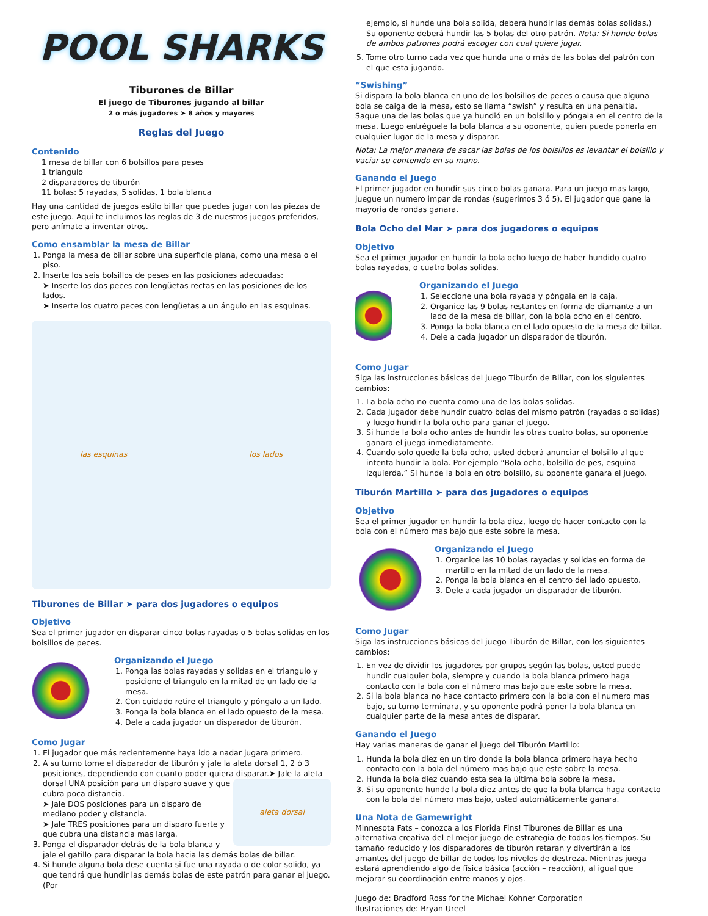POOL SHARKS
Tiburones de Billar
El juego de Tiburones jugando al billar
2 o más jugadores ➤ 8 años y mayores
Reglas del Juego
Contenido
1 mesa de billar con 6 bolsillos para peses
1 triangulo
2 disparadores de tiburón
11 bolas: 5 rayadas, 5 solidas, 1 bola blanca
Hay una cantidad de juegos estilo billar que puedes jugar con las piezas de este juego. Aquí te incluimos las reglas de 3 de nuestros juegos preferidos, pero anímate a inventar otros.
Como ensamblar la mesa de Billar
1. Ponga la mesa de billar sobre una superficie plana, como una mesa o el piso.
2. Inserte los seis bolsillos de peses en las posiciones adecuadas:
➤ Inserte los dos peces con lengüetas rectas en las posiciones de los lados.
➤ Inserte los cuatro peces con lengüetas a un ángulo en las esquinas.
las esquinas los lados
Tiburones de Billar ➤ para dos jugadores o equipos
Objetivo
Sea el primer jugador en disparar cinco bolas rayadas o 5 bolas solidas en los bolsillos de peces.
Organizando el Juego
1. Ponga las bolas rayadas y solidas en el triangulo y posicione el triangulo en la mitad de un lado de la mesa.
2. Con cuidado retire el triangulo y póngalo a un lado.
3. Ponga la bola blanca en el lado opuesto de la mesa.
4. Dele a cada jugador un disparador de tiburón.
Como Jugar
1. El jugador que más recientemente haya ido a nadar jugara primero.
2. A su turno tome el disparador de tiburón y jale la aleta dorsal 1, 2 ó 3 posiciones, dependiendo con cuanto poder quiera disparar.
aleta dorsal
➤ Jale la aleta dorsal UNA posición para un disparo suave y que cubra poca distancia.
➤ Jale DOS posiciones para un disparo de mediano poder y distancia.
➤ Jale TRES posiciones para un disparo fuerte y que cubra una distancia mas larga.
3. Ponga el disparador detrás de la bola blanca y jale el gatillo para disparar la bola hacia las demás bolas de billar.
4. Si hunde alguna bola dese cuenta si fue una rayada o de color solido, ya que tendrá que hundir las demás bolas de este patrón para ganar el juego. (Por
ejemplo, si hunde una bola solida, deberá hundir las demás bolas solidas.) Su oponente deberá hundir las 5 bolas del otro patrón. Nota: Si hunde bolas de ambos patrones podrá escoger con cual quiere jugar.
5. Tome otro turno cada vez que hunda una o más de las bolas del patrón con el que esta jugando.
“Swishing”
Si dispara la bola blanca en uno de los bolsillos de peces o causa que alguna bola se caiga de la mesa, esto se llama “swish” y resulta en una penaltia. Saque una de las bolas que ya hundió en un bolsillo y póngala en el centro de la mesa. Luego entréguele la bola blanca a su oponente, quien puede ponerla en cualquier lugar de la mesa y disparar.
Nota: La mejor manera de sacar las bolas de los bolsillos es levantar el bolsillo y vaciar su contenido en su mano.
Ganando el Juego
El primer jugador en hundir sus cinco bolas ganara. Para un juego mas largo, juegue un numero impar de rondas (sugerimos 3 ó 5). El jugador que gane la mayoría de rondas ganara.
Bola Ocho del Mar ➤ para dos jugadores o equipos
Objetivo
Sea el primer jugador en hundir la bola ocho luego de haber hundido cuatro bolas rayadas, o cuatro bolas solidas.
Organizando el Juego
1. Seleccione una bola rayada y póngala en la caja.
2. Organice las 9 bolas restantes en forma de diamante a un lado de la mesa de billar, con la bola ocho en el centro.
3. Ponga la bola blanca en el lado opuesto de la mesa de billar.
4. Dele a cada jugador un disparador de tiburón.
Como Jugar
Siga las instrucciones básicas del juego Tiburón de Billar, con los siguientes cambios:
1. La bola ocho no cuenta como una de las bolas solidas.
2. Cada jugador debe hundir cuatro bolas del mismo patrón (rayadas o solidas) y luego hundir la bola ocho para ganar el juego.
3. Si hunde la bola ocho antes de hundir las otras cuatro bolas, su oponente ganara el juego inmediatamente.
4. Cuando solo quede la bola ocho, usted deberá anunciar el bolsillo al que intenta hundir la bola. Por ejemplo “Bola ocho, bolsillo de pes, esquina izquierda.” Si hunde la bola en otro bolsillo, su oponente ganara el juego.
Tiburón Martillo ➤ para dos jugadores o equipos
Objetivo
Sea el primer jugador en hundir la bola diez, luego de hacer contacto con la bola con el número mas bajo que este sobre la mesa.
Organizando el Juego
1. Organice las 10 bolas rayadas y solidas en forma de martillo en la mitad de un lado de la mesa.
2. Ponga la bola blanca en el centro del lado opuesto.
3. Dele a cada jugador un disparador de tiburón.
Como Jugar
Siga las instrucciones básicas del juego Tiburón de Billar, con los siguientes cambios:
1. En vez de dividir los jugadores por grupos según las bolas, usted puede hundir cualquier bola, siempre y cuando la bola blanca primero haga contacto con la bola con el número mas bajo que este sobre la mesa.
2. Si la bola blanca no hace contacto primero con la bola con el numero mas bajo, su turno terminara, y su oponente podrá poner la bola blanca en cualquier parte de la mesa antes de disparar.
Ganando el Juego
Hay varias maneras de ganar el juego del Tiburón Martillo:
1. Hunda la bola diez en un tiro donde la bola blanca primero haya hecho contacto con la bola del número mas bajo que este sobre la mesa.
2. Hunda la bola diez cuando esta sea la última bola sobre la mesa.
3. Si su oponente hunde la bola diez antes de que la bola blanca haga contacto con la bola del número mas bajo, usted automáticamente ganara.
Una Nota de Gamewright
Minnesota Fats – conozca a los Florida Fins! Tiburones de Billar es una alternativa creativa del el mejor juego de estrategia de todos los tiempos. Su tamaño reducido y los disparadores de tiburón retaran y divertirán a los amantes del juego de billar de todos los niveles de destreza. Mientras juega estará aprendiendo algo de física básica (acción – reacción), al igual que mejorar su coordinación entre manos y ojos.
Juego de: Bradford Ross for the Michael Kohner Corporation
Ilustraciones de: Bryan Ureel